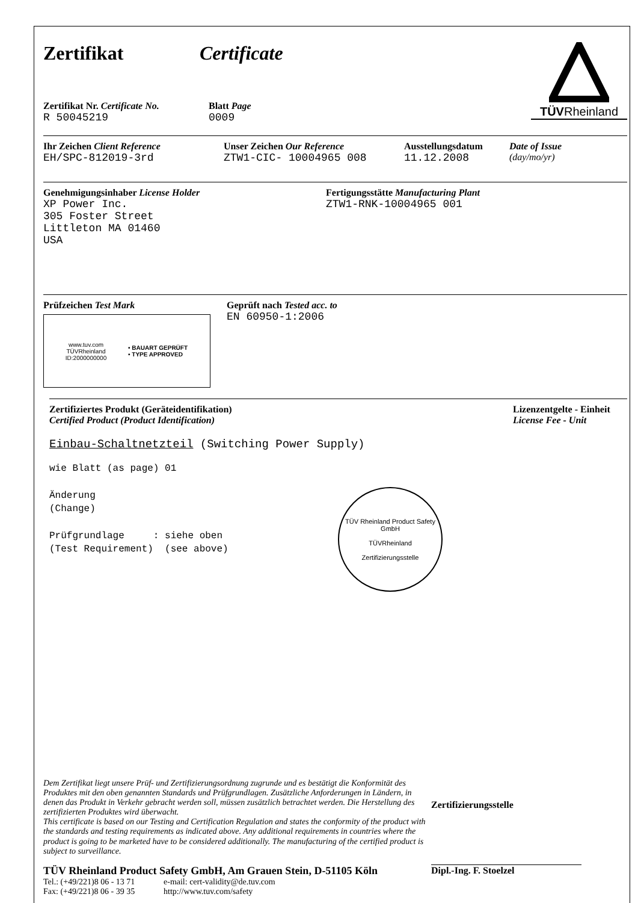Zertifikat Certificate
Zertifikat Nr. Certificate No.
R 50045219
Blatt Page
0009
TÜVRheinland
Ihr Zeichen Client Reference
EH/SPC-812019-3rd
Unser Zeichen Our Reference
ZTW1-CIC- 10004965 008
Ausstellungsdatum
11.12.2008
Date of Issue
(day/mo/yr)
Genehmigungsinhaber License Holder
XP Power Inc.
305 Foster Street
Littleton MA 01460
USA
Fertigungsstätte Manufacturing Plant
ZTW1-RNK-10004965 001
Prüfzeichen Test Mark
www.tuv.com
TÜVRheinland
ID:2000000000
• BAUART GEPRÜFT
• TYPE APPROVED
Geprüft nach Tested acc. to
EN 60950-1:2006
Zertifiziertes Produkt (Geräteidentifikation)
Certified Product (Product Identification)
Lizenzentgelte - Einheit
License Fee - Unit
Einbau-Schaltnetzteil (Switching Power Supply)
wie Blatt (as page) 01
Änderung
(Change)
Prüfgrundlage : siehe oben
(Test Requirement) (see above)
TÜV Rheinland Product Safety GmbH
TÜVRheinland
Zertifizierungsstelle
Dem Zertifikat liegt unsere Prüf- und Zertifizierungsordnung zugrunde und es bestätigt die Konformität des Produktes mit den oben genannten Standards und Prüfgrundlagen. Zusätzliche Anforderungen in Ländern, in denen das Produkt in Verkehr gebracht werden soll, müssen zusätzlich betrachtet werden. Die Herstellung des zertifizierten Produktes wird überwacht.
This certificate is based on our Testing and Certification Regulation and states the conformity of the product with the standards and testing requirements as indicated above. Any additional requirements in countries where the product is going to be marketed have to be considered additionally. The manufacturing of the certified product is subject to surveillance.
TÜV Rheinland Product Safety GmbH, Am Grauen Stein, D-51105 Köln
Tel.: (+49/221)8 06 - 13 71
Fax: (+49/221)8 06 - 39 35
e-mail: cert-validity@de.tuv.com
http://www.tuv.com/safety
Zertifizierungsstelle
Dipl.-Ing. F. Stoelzel